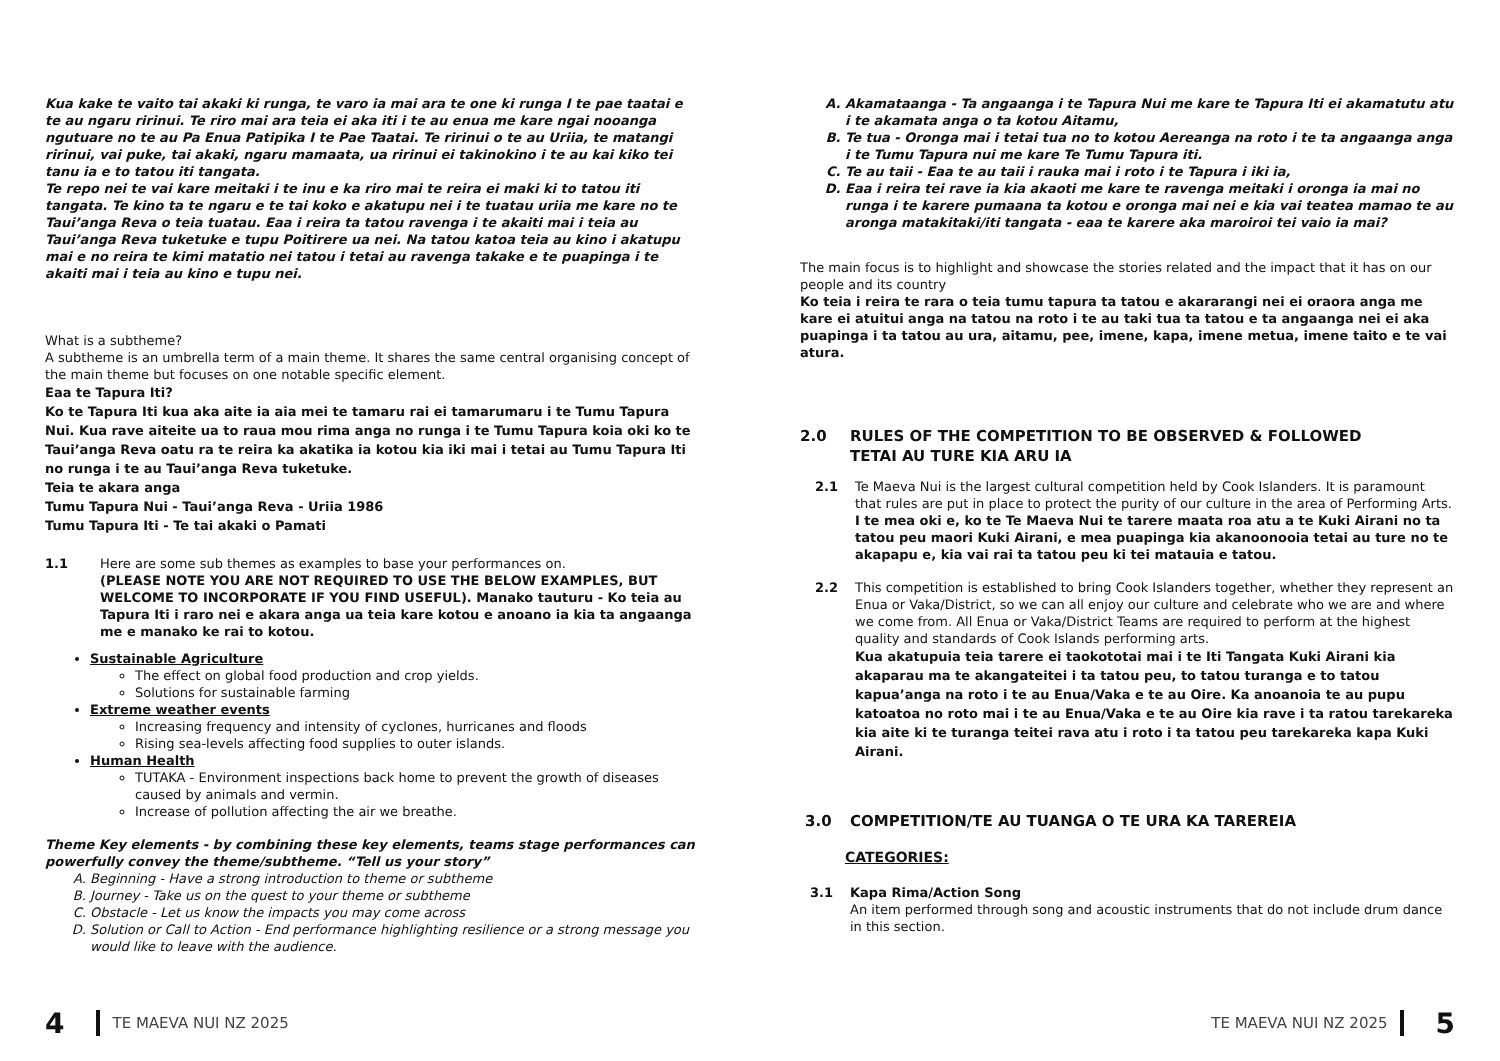Kua kake te vaito tai akaki ki runga, te varo ia mai ara te one ki runga I te pae taatai e te au ngaru ririnui. Te riro mai ara teia ei aka iti i te au enua me kare ngai nooanga ngutuare no te au Pa Enua Patipika I te Pae Taatai. Te ririnui o te au Uriia, te matangi ririnui, vai puke, tai akaki, ngaru mamaata, ua ririnui ei takinokino i te au kai kiko tei tanu ia e to tatou iti tangata.
Te repo nei te vai kare meitaki i te inu e ka riro mai te reira ei maki ki to tatou iti tangata. Te kino ta te ngaru e te tai koko e akatupu nei i te tuatau uriia me kare no te Taui’anga Reva o teia tuatau. Eaa i reira ta tatou ravenga i te akaiti mai i teia au Taui’anga Reva tuketuke e tupu Poitirere ua nei. Na tatou katoa teia au kino i akatupu mai e no reira te kimi matatio nei tatou i tetai au ravenga takake e te puapinga i te akaiti mai i teia au kino e tupu nei.
What is a subtheme?
A subtheme is an umbrella term of a main theme. It shares the same central organising concept of the main theme but focuses on one notable specific element.
Eaa te Tapura Iti?
Ko te Tapura Iti kua aka aite ia aia mei te tamaru rai ei tamarumaru i te Tumu Tapura Nui. Kua rave aiteite ua to raua mou rima anga no runga i te Tumu Tapura koia oki ko te Taui’anga Reva oatu ra te reira ka akatika ia kotou kia iki mai i tetai au Tumu Tapura Iti no runga i te au Taui’anga Reva tuketuke.
Teia te akara anga
Tumu Tapura Nui - Taui’anga Reva - Uriia 1986
Tumu Tapura Iti - Te tai akaki o Pamati
1.1 Here are some sub themes as examples to base your performances on.
(PLEASE NOTE YOU ARE NOT REQUIRED TO USE THE BELOW EXAMPLES, BUT WELCOME TO INCORPORATE IF YOU FIND USEFUL). Manako tauturu - Ko teia au Tapura Iti i raro nei e akara anga ua teia kare kotou e anoano ia kia ta angaanga me e manako ke rai to kotou.
Sustainable Agriculture
The effect on global food production and crop yields.
Solutions for sustainable farming
Extreme weather events
Increasing frequency and intensity of cyclones, hurricanes and floods
Rising sea-levels affecting food supplies to outer islands.
Human Health
TUTAKA - Environment inspections back home to prevent the growth of diseases caused by animals and vermin.
Increase of pollution affecting the air we breathe.
Theme Key elements - by combining these key elements, teams stage performances can powerfully convey the theme/subtheme. “Tell us your story”
A. Beginning - Have a strong introduction to theme or subtheme
B. Journey - Take us on the quest to your theme or subtheme
C. Obstacle - Let us know the impacts you may come across
D. Solution or Call to Action - End performance highlighting resilience or a strong message you would like to leave with the audience.
4
TE MAEVA NUI NZ 2025
A. Akamataanga - Ta angaanga i te Tapura Nui me kare te Tapura Iti ei akamatutu atu i te akamata anga o ta kotou Aitamu,
B. Te tua - Oronga mai i tetai tua no to kotou Aereanga na roto i te ta angaanga anga i te Tumu Tapura nui me kare Te Tumu Tapura iti.
C. Te au taii - Eaa te au taii i rauka mai i roto i te Tapura i iki ia,
D. Eaa i reira tei rave ia kia akaoti me kare te ravenga meitaki i oronga ia mai no runga i te karere pumaana ta kotou e oronga mai nei e kia vai teatea mamao te au aronga matakitaki/iti tangata - eaa te karere aka maroiroi tei vaio ia mai?
The main focus is to highlight and showcase the stories related and the impact that it has on our people and its country
Ko teia i reira te rara o teia tumu tapura ta tatou e akararangi nei ei oraora anga me kare ei atuitui anga na tatou na roto i te au taki tua ta tatou e ta angaanga nei ei aka puapinga i ta tatou au ura, aitamu, pee, imene, kapa, imene metua, imene taito e te vai atura.
2.0 RULES OF THE COMPETITION TO BE OBSERVED & FOLLOWED
TETAI AU TURE KIA ARU IA
2.1 Te Maeva Nui is the largest cultural competition held by Cook Islanders. It is paramount that rules are put in place to protect the purity of our culture in the area of Performing Arts.
I te mea oki e, ko te Te Maeva Nui te tarere maata roa atu a te Kuki Airani no ta tatou peu maori Kuki Airani, e mea puapinga kia akanoonooia tetai au ture no te akapapu e, kia vai rai ta tatou peu ki tei matauia e tatou.
2.2 This competition is established to bring Cook Islanders together, whether they represent an Enua or Vaka/District, so we can all enjoy our culture and celebrate who we are and where we come from. All Enua or Vaka/District Teams are required to perform at the highest quality and standards of Cook Islands performing arts.
Kua akatupuia teia tarere ei taokototai mai i te Iti Tangata Kuki Airani kia akaparau ma te akangateitei i ta tatou peu, to tatou turanga e to tatou kapua’anga na roto i te au Enua/Vaka e te au Oire. Ka anoanoia te au pupu katoatoa no roto mai i te au Enua/Vaka e te au Oire kia rave i ta ratou tarekareka kia aite ki te turanga teitei rava atu i roto i ta tatou peu tarekareka kapa Kuki Airani.
3.0 COMPETITION/TE AU TUANGA O TE URA KA TAREREIA
CATEGORIES:
3.1 Kapa Rima/Action Song
An item performed through song and acoustic instruments that do not include drum dance in this section.
TE MAEVA NUI NZ 2025
5